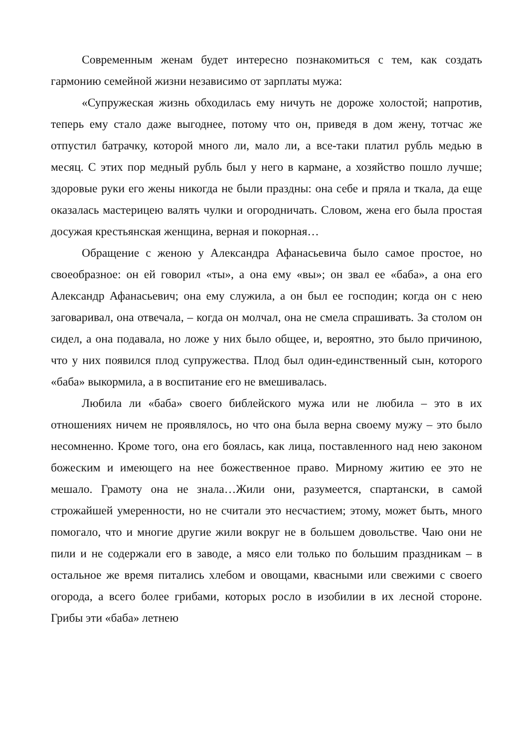Современным женам будет интересно познакомиться с тем, как создать гармонию семейной жизни независимо от зарплаты мужа:
«Супружеская жизнь обходилась ему ничуть не дороже холостой; напротив, теперь ему стало даже выгоднее, потому что он, приведя в дом жену, тотчас же отпустил батрачку, которой много ли, мало ли, а все-таки платил рубль медью в месяц. С этих пор медный рубль был у него в кармане, а хозяйство пошло лучше; здоровые руки его жены никогда не были праздны: она себе и пряла и ткала, да еще оказалась мастерицею валять чулки и огородничать. Словом, жена его была простая досужая крестьянская женщина, верная и покорная…
Обращение с женою у Александра Афанасьевича было самое простое, но своеобразное: он ей говорил «ты», а она ему «вы»; он звал ее «баба», а она его Александр Афанасьевич; она ему служила, а он был ее господин; когда он с нею заговаривал, она отвечала, – когда он молчал, она не смела спрашивать. За столом он сидел, а она подавала, но ложе у них было общее, и, вероятно, это было причиною, что у них появился плод супружества. Плод был один-единственный сын, которого «баба» выкормила, а в воспитание его не вмешивалась.
Любила ли «баба» своего библейского мужа или не любила – это в их отношениях ничем не проявлялось, но что она была верна своему мужу – это было несомненно. Кроме того, она его боялась, как лица, поставленного над нею законом божеским и имеющего на нее божественное право. Мирному житию ее это не мешало. Грамоту она не знала…Жили они, разумеется, спартански, в самой строжайшей умеренности, но не считали это несчастием; этому, может быть, много помогало, что и многие другие жили вокруг не в большем довольстве. Чаю они не пили и не содержали его в заводе, а мясо ели только по большим праздникам – в остальное же время питались хлебом и овощами, квасными или свежими с своего огорода, а всего более грибами, которых росло в изобилии в их лесной стороне. Грибы эти «баба» летнею